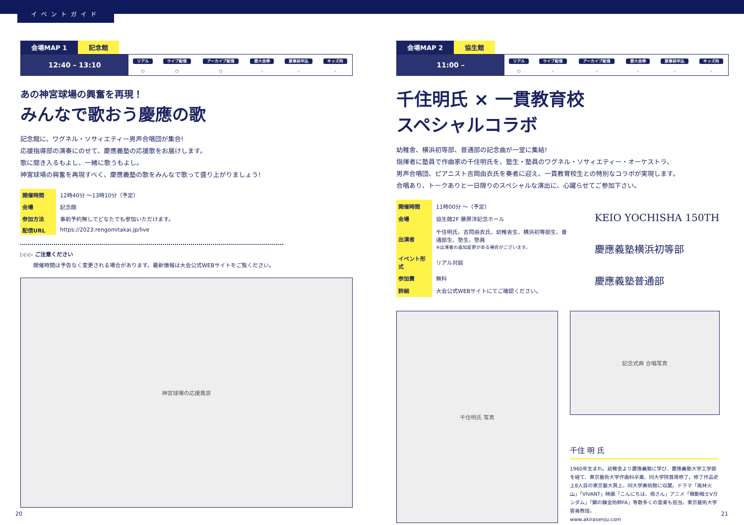イベントガイド
会場MAP 1 記念館
| 12:40 – 13:10 | リアル | ライブ配信 | アーカイブ配信 | 要大会券 | 要事前申込 | キッズ向 |
| | ○ | ○ | ○ | – | – | – |
あの神宮球場の興奮を再現！
みんなで歌おう慶應の歌
記念館に、ワグネル・ソサィエティー男声合唱団が集合!
応援指導部の演奏にのせて、慶應義塾の応援歌をお届けします。
歌に聞き入るもよし、一緒に歌うもよし。
神宮球場の興奮を再現すべく、慶應義塾の歌をみんなで歌って盛り上がりましょう!
| 開催時間 | 12時40分 ～13時10分（予定） |
| 会場 | 記念館 |
| 参加方法 | 事前予約無しでどなたでも参加いただけます。 |
| 配信URL | https://2023.rengomitakai.jp/live |
▷▷▷ ご注意ください
開催時間は予告なく変更される場合があります。最新情報は大会公式WEBサイトをご覧ください。
神宮球場の応援風景
会場MAP 2 協生館
| 11:00 – | リアル | ライブ配信 | アーカイブ配信 | 要大会券 | 要事前申込 | キッズ向 |
| | ○ | – | – | – | – | – |
千住明氏 × 一貫教育校
スペシャルコラボ
幼稚舎、横浜初等部、普通部の記念曲が一堂に集結!
指揮者に塾員で作曲家の千住明氏を、塾生・塾員のワグネル・ソサィエティー・オーケストラ、
男声合唱団、ピアニスト吉岡由衣氏を奏者に迎え、一貫教育校生との特別なコラボが実現します。
合唱あり、トークありと一日限りのスペシャルな演出に、心躍らせてご参加下さい。
| 開催時間 | 11時00分 ～（予定） |
| 会場 | 協生館2F 藤原洋記念ホール |
| 出演者 | 千住明氏、吉岡由衣氏、幼稚舎生、横浜初等部生、普通部生、塾生、塾員 ※出演者の追加変更がある場合がございます。 |
| イベント形式 | リアル対談 |
| 参加費 | 無料 |
| 詳細 | 大会公式WEBサイトにてご確認ください。 |
KEIO YOCHISHA 150TH
慶應義塾横浜初等部
慶應義塾普通部
千住明氏 写真
記念式典 合唱写真
千住 明 氏
1960年生まれ。幼稚舎より慶應義塾に学び、慶應義塾大学工学部を経て、東京藝術大学作曲科卒業、同大学院首席修了。修了作品史上8人目の東京藝大買上、同大学美術館に収蔵。ドラマ「風林火山」「VIVANT」映画「こんにちは、母さん」アニメ「機動戦士Vガンダム」「鋼の錬金術師FA」等数多くの音楽も担当。東京藝術大学客員教授。
www.akirasenju.com
20 21